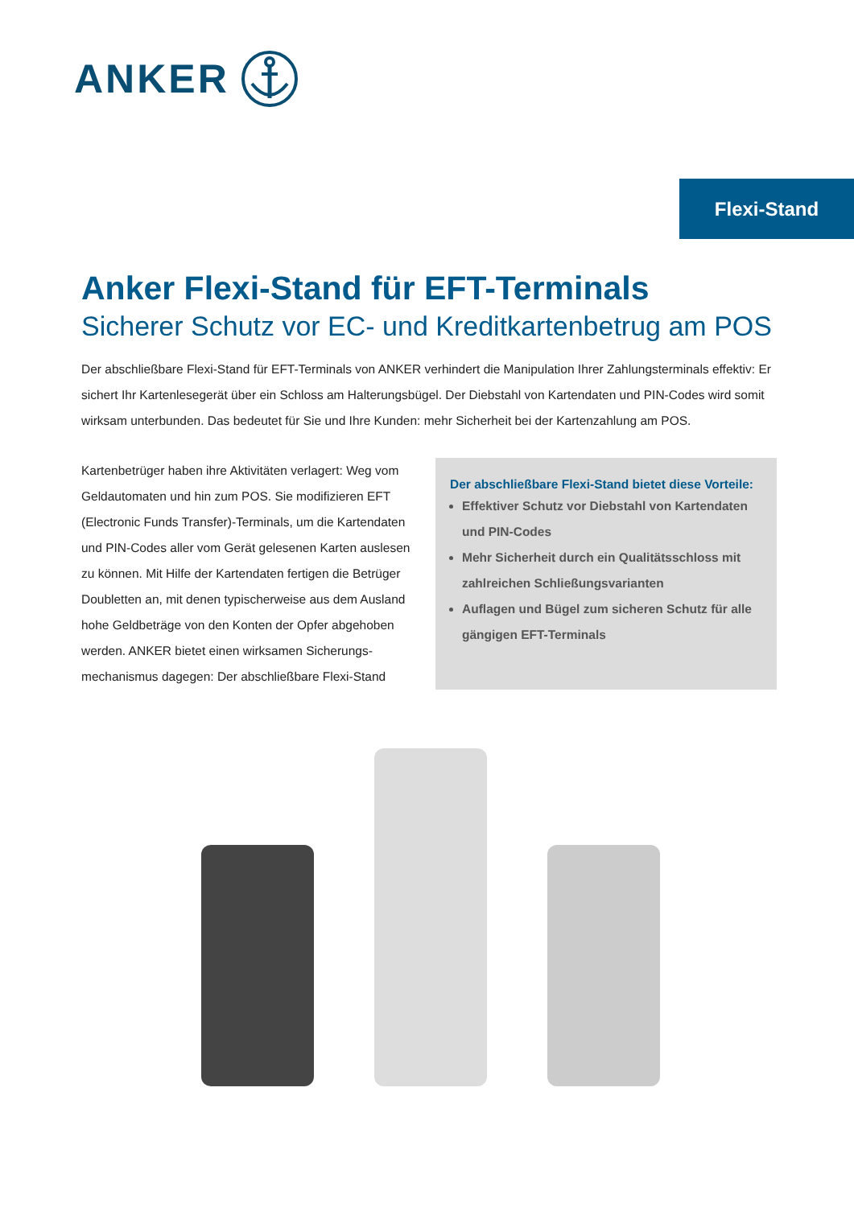ANKER
Flexi-Stand
Anker Flexi-Stand für EFT-Terminals
Sicherer Schutz vor EC- und Kreditkartenbetrug am POS
Der abschließbare Flexi-Stand für EFT-Terminals von ANKER verhindert die Manipulation Ihrer Zahlungsterminals effektiv: Er sichert Ihr Kartenlesegerät über ein Schloss am Halterungsbügel. Der Diebstahl von Kartendaten und PIN-Codes wird somit wirksam unterbunden. Das bedeutet für Sie und Ihre Kunden: mehr Sicherheit bei der Kartenzahlung am POS.
Kartenbetrüger haben ihre Aktivitäten verlagert: Weg vom Geldautomaten und hin zum POS. Sie modifizieren EFT (Electronic Funds Transfer)-Terminals, um die Kartendaten und PIN-Codes aller vom Gerät gelesenen Karten auslesen zu können. Mit Hilfe der Kartendaten fertigen die Betrüger Doubletten an, mit denen typischerweise aus dem Ausland hohe Geldbeträge von den Konten der Opfer abgehoben werden. ANKER bietet einen wirksamen Sicherungs-mechanismus dagegen: Der abschließbare Flexi-Stand
Der abschließbare Flexi-Stand bietet diese Vorteile:
Effektiver Schutz vor Diebstahl von Kartendaten und PIN-Codes
Mehr Sicherheit durch ein Qualitätsschloss mit zahlreichen Schließungsvarianten
Auflagen und Bügel zum sicheren Schutz für alle gängigen EFT-Terminals